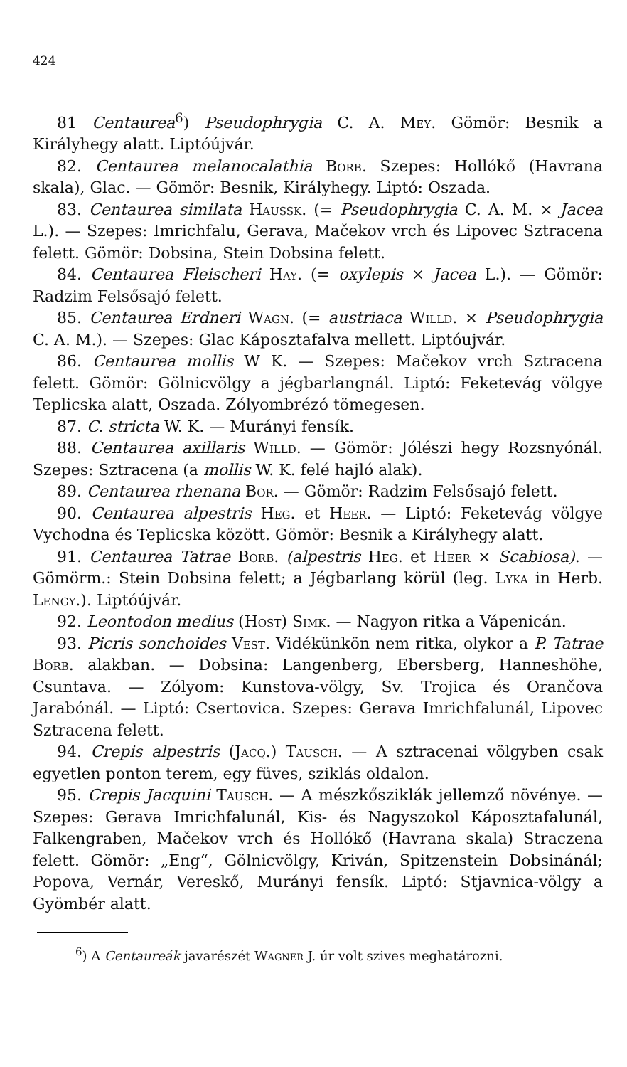424
81 Centaurea<sup>6</sup>) Pseudophrygia C. A. Mey. Gömör: Besnik a Királyhegy alatt. Liptóújvár.
82. Centaurea melanocalathia Borb. Szepes: Hollókő (Havrana skala), Glac. — Gömör: Besnik, Királyhegy. Liptó: Oszada.
83. Centaurea similata Haussk. (= Pseudophrygia C. A. M. × Jacea L.). — Szepes: Imrichfalu, Gerava, Mačekov vrch és Lipovec Sztracena felett. Gömör: Dobsina, Stein Dobsina felett.
84. Centaurea Fleischeri Hay. (= oxylepis × Jacea L.). — Gömör: Radzim Felsősajó felett.
85. Centaurea Erdneri Wagn. (= austriaca Willd. × Pseudophrygia C. A. M.). — Szepes: Glac Káposztafalva mellett. Liptóujvár.
86. Centaurea mollis W K. — Szepes: Mačekov vrch Sztracena felett. Gömör: Gölnicvölgy a jégbarlangnál. Liptó: Feketevág völgye Teplicska alatt, Oszada. Zólyombrézó tömegesen.
87. C. stricta W. K. — Murányi fensík.
88. Centaurea axillaris Willd. — Gömör: Jólészi hegy Rozsnyónál. Szepes: Sztracena (a mollis W. K. felé hajló alak).
89. Centaurea rhenana Bor. — Gömör: Radzim Felsősajó felett.
90. Centaurea alpestris Heg. et Heer. — Liptó: Feketevág völgye Vychodna és Teplicska között. Gömör: Besnik a Királyhegy alatt.
91. Centaurea Tatrae Borb. (alpestris Heg. et Heer × Scabiosa). — Gömörm.: Stein Dobsina felett; a Jégbarlang körül (leg. Lyka in Herb. Lengy.). Liptóújvár.
92. Leontodon medius (Host) Simk. — Nagyon ritka a Vápenicán.
93. Picris sonchoides Vest. Vidékünkön nem ritka, olykor a P. Tatrae Borb. alakban. — Dobsina: Langenberg, Ebersberg, Hanneshöhe, Csuntava. — Zólyom: Kunstova-völgy, Sv. Trojica és Orančova Jarabónál. — Liptó: Csertovica. Szepes: Gerava Imrichfalunál, Lipovec Sztracena felett.
94. Crepis alpestris (Jacq.) Tausch. — A sztracenai völgyben csak egyetlen ponton terem, egy füves, sziklás oldalon.
95. Crepis Jacquini Tausch. — A mészkősziklák jellemző növénye. — Szepes: Gerava Imrichfalunál, Kis- és Nagyszokol Káposztafalunál, Falkengraben, Mačekov vrch és Hollókő (Havrana skala) Straczena felett. Gömör: „Eng“, Gölnicvölgy, Kriván, Spitzenstein Dobsinánál; Popova, Vernár, Vereskő, Murányi fensík. Liptó: Stjavnica-völgy a Gyömbér alatt.
<sup>6</sup>) A Centaureák javarészét Wagner J. úr volt szives meghatározni.